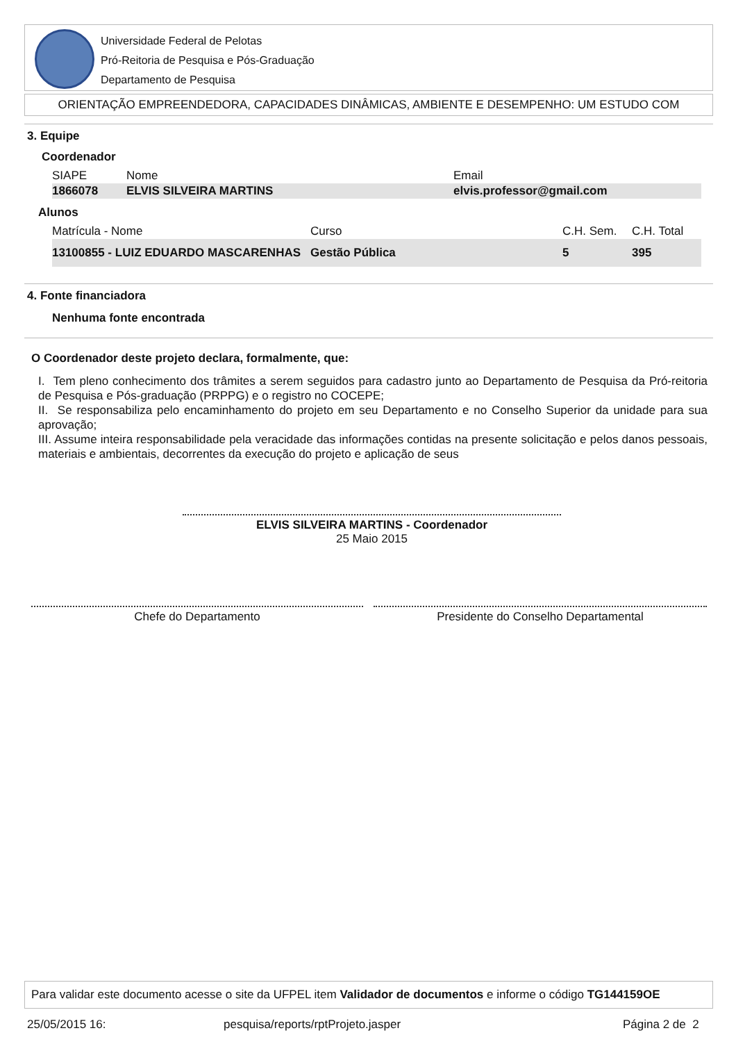Universidade Federal de Pelotas
Pró-Reitoria de Pesquisa e Pós-Graduação
Departamento de Pesquisa
ORIENTAÇÃO EMPREENDEDORA, CAPACIDADES DINÂMICAS, AMBIENTE E DESEMPENHO: UM ESTUDO COM
3. Equipe
Coordenador
| SIAPE | Nome | Email |
| --- | --- | --- |
| 1866078 | ELVIS SILVEIRA MARTINS | elvis.professor@gmail.com |
Alunos
| Matrícula - Nome | Curso | C.H. Sem. | C.H. Total |
| --- | --- | --- | --- |
| 13100855 - LUIZ EDUARDO MASCARENHAS | Gestão Pública | 5 | 395 |
4. Fonte financiadora
Nenhuma fonte encontrada
O Coordenador deste projeto declara, formalmente, que:
I. Tem pleno conhecimento dos trâmites a serem seguidos para cadastro junto ao Departamento de Pesquisa da Pró-reitoria de Pesquisa e Pós-graduação (PRPPG) e o registro no COCEPE;
II. Se responsabiliza pelo encaminhamento do projeto em seu Departamento e no Conselho Superior da unidade para sua aprovação;
III. Assume inteira responsabilidade pela veracidade das informações contidas na presente solicitação e pelos danos pessoais, materiais e ambientais, decorrentes da execução do projeto e aplicação de seus
ELVIS SILVEIRA MARTINS - Coordenador
25 Maio 2015
Chefe do Departamento Presidente do Conselho Departamental
Para validar este documento acesse o site da UFPEL item Validador de documentos e informe o código TG144159OE
25/05/2015 16:
pesquisa/reports/rptProjeto.jasper
Página 2 de 2